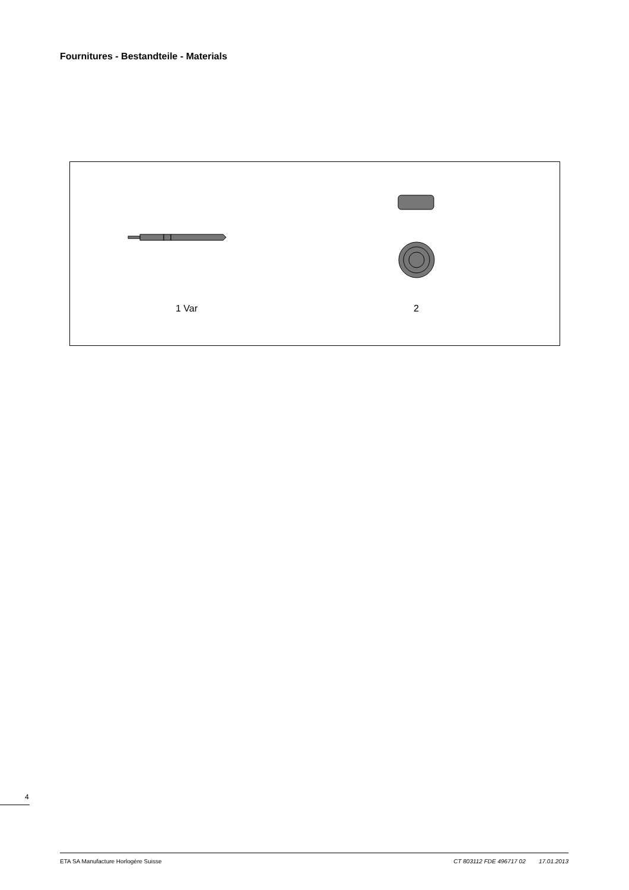Fournitures - Bestandteile - Materials
1 Var 2
4
ETA SA Manufacture Horlogère Suisse CT 803112 FDE 496717 02 17.01.2013